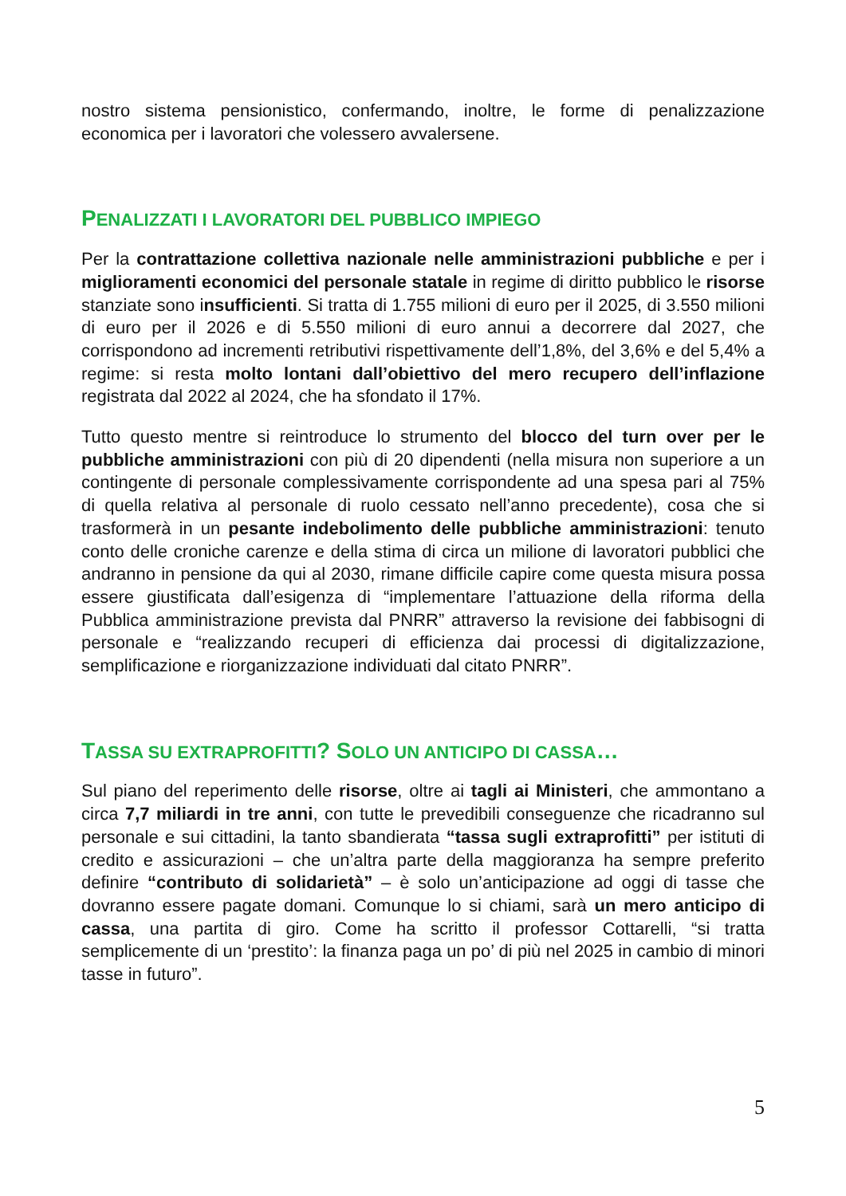nostro sistema pensionistico, confermando, inoltre, le forme di penalizzazione economica per i lavoratori che volessero avvalersene.
PENALIZZATI I LAVORATORI DEL PUBBLICO IMPIEGO
Per la contrattazione collettiva nazionale nelle amministrazioni pubbliche e per i miglioramenti economici del personale statale in regime di diritto pubblico le risorse stanziate sono insufficienti. Si tratta di 1.755 milioni di euro per il 2025, di 3.550 milioni di euro per il 2026 e di 5.550 milioni di euro annui a decorrere dal 2027, che corrispondono ad incrementi retributivi rispettivamente dell’1,8%, del 3,6% e del 5,4% a regime: si resta molto lontani dall’obiettivo del mero recupero dell’inflazione registrata dal 2022 al 2024, che ha sfondato il 17%.
Tutto questo mentre si reintroduce lo strumento del blocco del turn over per le pubbliche amministrazioni con più di 20 dipendenti (nella misura non superiore a un contingente di personale complessivamente corrispondente ad una spesa pari al 75% di quella relativa al personale di ruolo cessato nell’anno precedente), cosa che si trasformerà in un pesante indebolimento delle pubbliche amministrazioni: tenuto conto delle croniche carenze e della stima di circa un milione di lavoratori pubblici che andranno in pensione da qui al 2030, rimane difficile capire come questa misura possa essere giustificata dall’esigenza di “implementare l’attuazione della riforma della Pubblica amministrazione prevista dal PNRR” attraverso la revisione dei fabbisogni di personale e “realizzando recuperi di efficienza dai processi di digitalizzazione, semplificazione e riorganizzazione individuati dal citato PNRR”.
TASSA SU EXTRAPROFITTI? SOLO UN ANTICIPO DI CASSA…
Sul piano del reperimento delle risorse, oltre ai tagli ai Ministeri, che ammontano a circa 7,7 miliardi in tre anni, con tutte le prevedibili conseguenze che ricadranno sul personale e sui cittadini, la tanto sbandierata “tassa sugli extraprofitti” per istituti di credito e assicurazioni – che un’altra parte della maggioranza ha sempre preferito definire “contributo di solidarietà” – è solo un’anticipazione ad oggi di tasse che dovranno essere pagate domani. Comunque lo si chiami, sarà un mero anticipo di cassa, una partita di giro. Come ha scritto il professor Cottarelli, “si tratta semplicemente di un ‘prestito’: la finanza paga un po’ di più nel 2025 in cambio di minori tasse in futuro”.
5